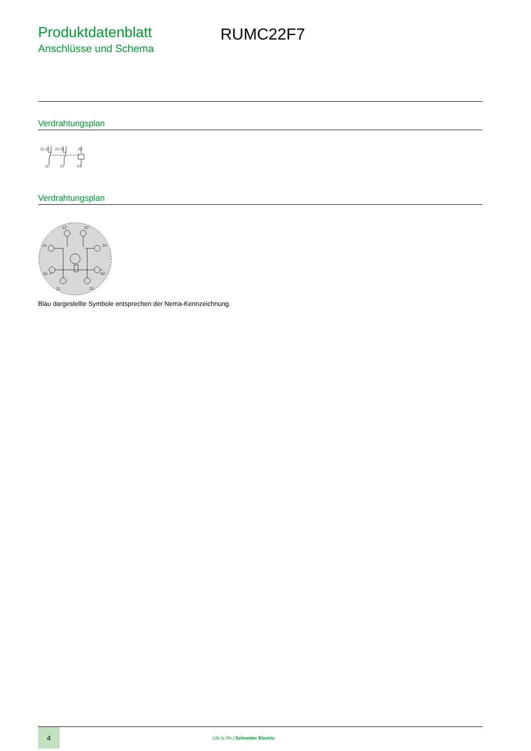Produktdatenblatt
Anschlüsse und Schema
RUMC22F7
Verdrahtungsplan
12
14
22
24
A2
11
21
A1
Verdrahtungsplan
12
22
14
24
A1 +
A2 −
11
21
Blau dargestellte Symbole entsprechen der Nema-Kennzeichnung.
4
Life Is On | Schneider Electric